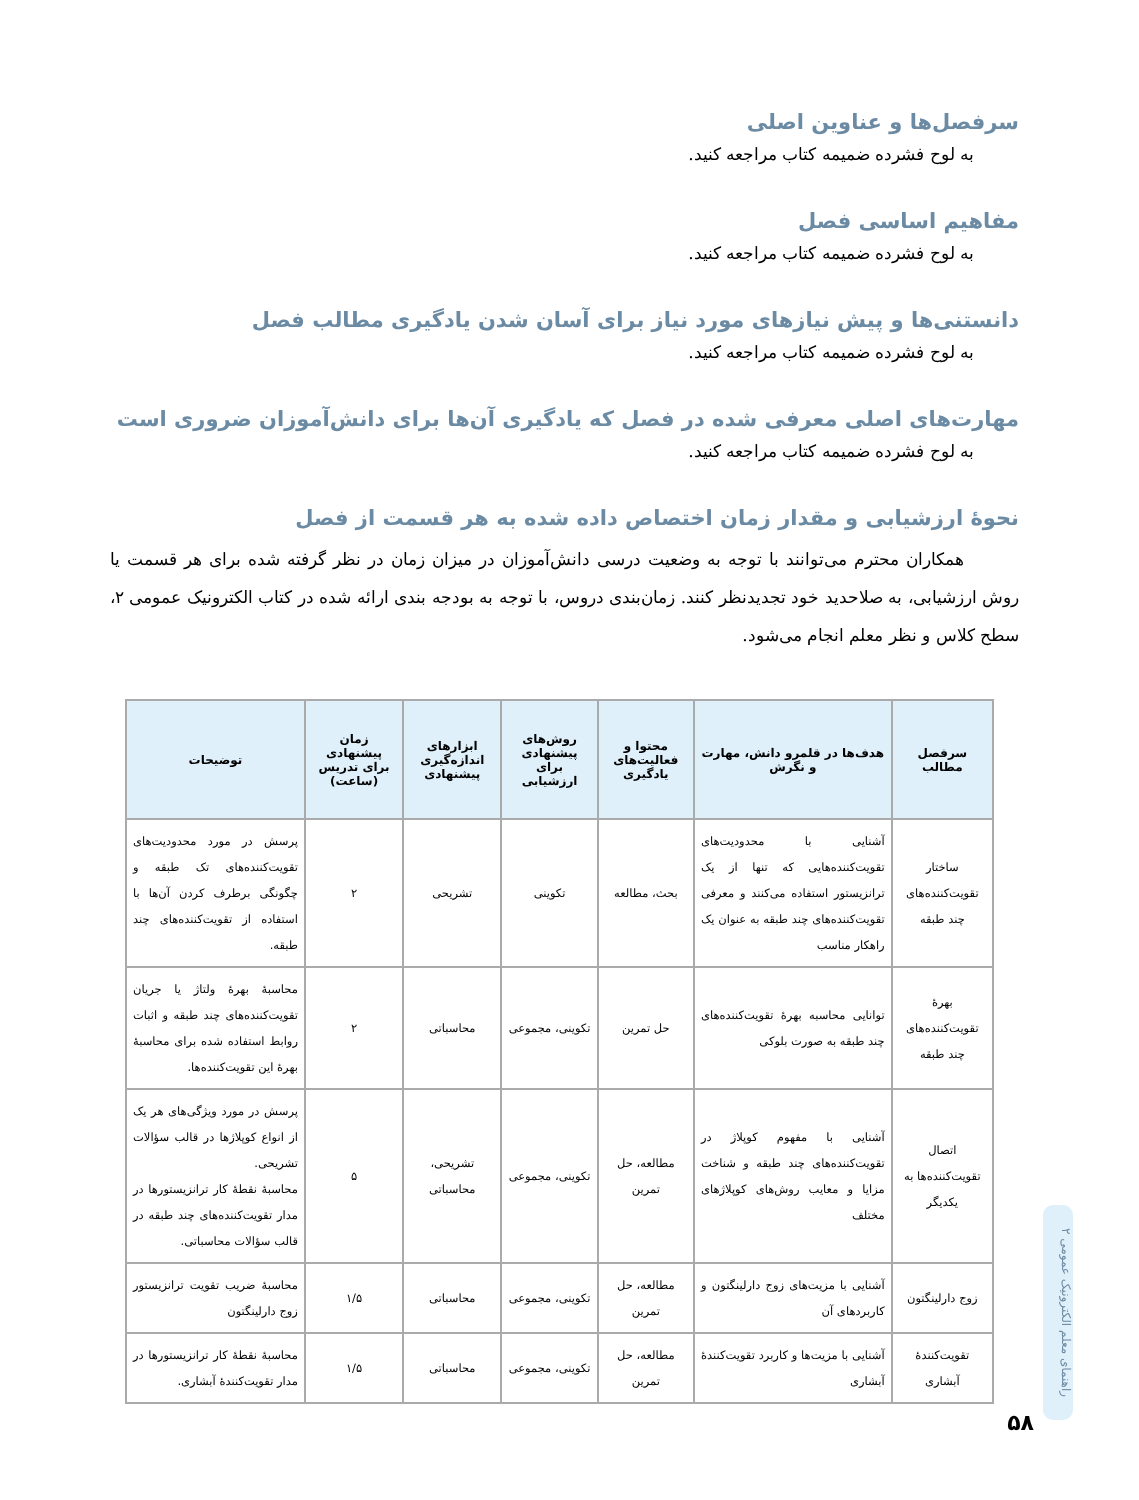سرفصل‌ها و عناوین اصلی
به لوح فشرده ضمیمه کتاب مراجعه کنید.
مفاهیم اساسی فصل
به لوح فشرده ضمیمه کتاب مراجعه کنید.
دانستنی‌ها و پیش نیازهای مورد نیاز برای آسان شدن یادگیری مطالب فصل
به لوح فشرده ضمیمه کتاب مراجعه کنید.
مهارت‌های اصلی معرفی شده در فصل که یادگیری آن‌ها برای دانش‌آموزان ضروری است
به لوح فشرده ضمیمه کتاب مراجعه کنید.
نحوهٔ ارزشیابی و مقدار زمان اختصاص داده شده به هر قسمت از فصل
همکاران محترم می‌توانند با توجه به وضعیت درسی دانش‌آموزان در میزان زمان در نظر گرفته شده برای هر قسمت یا روش ارزشیابی، به صلاحدید خود تجدیدنظر کنند. زمان‌بندی دروس، با توجه به بودجه بندی ارائه شده در کتاب الکترونیک عمومی ۲، سطح کلاس و نظر معلم انجام می‌شود.
| سرفصل مطالب | هدف‌ها در قلمرو دانش، مهارت و نگرش | محتوا و فعالیت‌های یادگیری | روش‌های پیشنهادی برای ارزشیابی | ابزارهای اندازه‌گیری پیشنهادی | زمان پیشنهادی برای تدریس (ساعت) | توضیحات |
| --- | --- | --- | --- | --- | --- | --- |
| ساختار تقویت‌کننده‌های چند طبقه | آشنایی با محدودیت‌های تقویت‌کننده‌هایی که تنها از یک ترانزیستور استفاده می‌کنند و معرفی تقویت‌کننده‌های چند طبقه به عنوان یک راهکار مناسب | بحث، مطالعه | تکوینی | تشریحی | ۲ | پرسش در مورد محدودیت‌های تقویت‌کننده‌های تک طبقه و چگونگی برطرف کردن آن‌ها با استفاده از تقویت‌کننده‌های چند طبقه. |
| بهرهٔ تقویت‌کننده‌های چند طبقه | توانایی محاسبه بهرهٔ تقویت‌کننده‌های چند طبقه به صورت بلوکی | حل تمرین | تکوینی، مجموعی | محاسباتی | ۲ | محاسبهٔ بهرهٔ ولتاژ یا جریان تقویت‌کننده‌های چند طبقه و اثبات روابط استفاده شده برای محاسبهٔ بهرهٔ این تقویت‌کننده‌ها. |
| اتصال تقویت‌کننده‌ها به یکدیگر | آشنایی با مفهوم کوپلاژ در تقویت‌کننده‌های چند طبقه و شناخت مزایا و معایب روش‌های کوپلاژهای مختلف | مطالعه، حل تمرین | تکوینی، مجموعی | تشریحی، محاسباتی | ۵ | پرسش در مورد ویژگی‌های هر یک از انواع کوپلاژها در قالب سؤالات تشریحی. محاسبهٔ نقطهٔ کار ترانزیستورها در مدار تقویت‌کننده‌های چند طبقه در قالب سؤالات محاسباتی. |
| زوج دارلینگتون | آشنایی با مزیت‌های زوج دارلینگتون و کاربردهای آن | مطالعه، حل تمرین | تکوینی، مجموعی | محاسباتی | ۱/۵ | محاسبهٔ ضریب تقویت ترانزیستور زوج دارلینگتون |
| تقویت‌کنندهٔ آبشاری | آشنایی با مزیت‌ها و کاربرد تقویت‌کنندهٔ آبشاری | مطالعه، حل تمرین | تکوینی، مجموعی | محاسباتی | ۱/۵ | محاسبهٔ نقطهٔ کار ترانزیستورها در مدار تقویت‌کنندهٔ آبشاری. |
راهنمای معلم الکترونیک عمومی ۲
۵۸